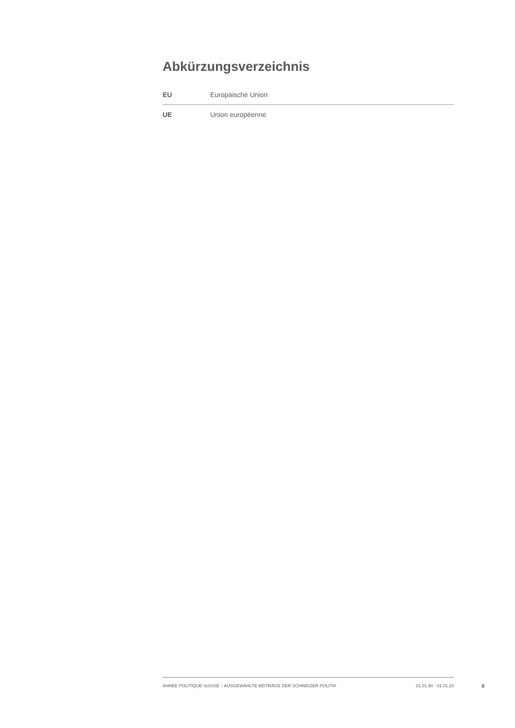Abkürzungsverzeichnis
| EU | Europäische Union |
| UE | Union européenne |
ANNÉE POLITIQUE SUISSE – AUSGEWÄHLTE BEITRÄGE DER SCHWEIZER POLITIK 01.01.90 - 01.01.20
II